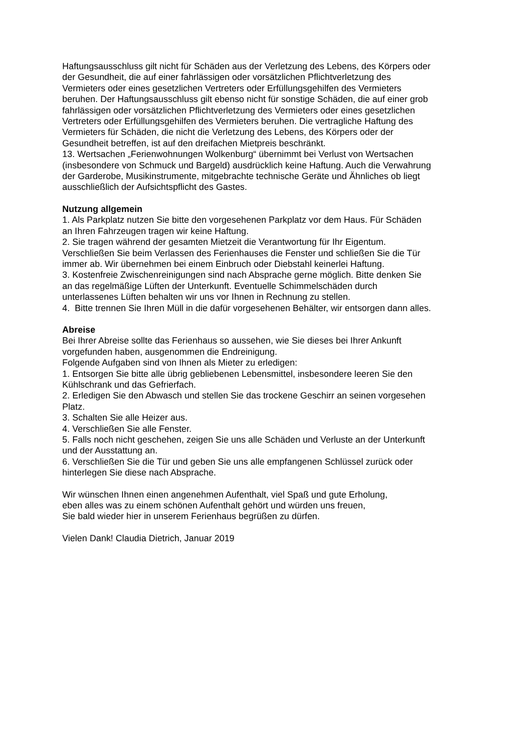Haftungsausschluss gilt nicht für Schäden aus der Verletzung des Lebens, des Körpers oder
der Gesundheit, die auf einer fahrlässigen oder vorsätzlichen Pflichtverletzung des
Vermieters oder eines gesetzlichen Vertreters oder Erfüllungsgehilfen des Vermieters
beruhen. Der Haftungsausschluss gilt ebenso nicht für sonstige Schäden, die auf einer grob
fahrlässigen oder vorsätzlichen Pflichtverletzung des Vermieters oder eines gesetzlichen
Vertreters oder Erfüllungsgehilfen des Vermieters beruhen. Die vertragliche Haftung des
Vermieters für Schäden, die nicht die Verletzung des Lebens, des Körpers oder der
Gesundheit betreffen, ist auf den dreifachen Mietpreis beschränkt.
13. Wertsachen „Ferienwohnungen Wolkenburg“ übernimmt bei Verlust von Wertsachen
(insbesondere von Schmuck und Bargeld) ausdrücklich keine Haftung. Auch die Verwahrung
der Garderobe, Musikinstrumente, mitgebrachte technische Geräte und Ähnliches ob liegt
ausschließlich der Aufsichtspflicht des Gastes.
Nutzung allgemein
1. Als Parkplatz nutzen Sie bitte den vorgesehenen Parkplatz vor dem Haus. Für Schäden
an Ihren Fahrzeugen tragen wir keine Haftung.
2. Sie tragen während der gesamten Mietzeit die Verantwortung für Ihr Eigentum.
Verschließen Sie beim Verlassen des Ferienhauses die Fenster und schließen Sie die Tür
immer ab. Wir übernehmen bei einem Einbruch oder Diebstahl keinerlei Haftung.
3. Kostenfreie Zwischenreinigungen sind nach Absprache gerne möglich. Bitte denken Sie
an das regelmäßige Lüften der Unterkunft. Eventuelle Schimmelschäden durch
unterlassenes Lüften behalten wir uns vor Ihnen in Rechnung zu stellen.
4. Bitte trennen Sie Ihren Müll in die dafür vorgesehenen Behälter, wir entsorgen dann alles.
Abreise
Bei Ihrer Abreise sollte das Ferienhaus so aussehen, wie Sie dieses bei Ihrer Ankunft
vorgefunden haben, ausgenommen die Endreinigung.
Folgende Aufgaben sind von Ihnen als Mieter zu erledigen:
1. Entsorgen Sie bitte alle übrig gebliebenen Lebensmittel, insbesondere leeren Sie den
Kühlschrank und das Gefrierfach.
2. Erledigen Sie den Abwasch und stellen Sie das trockene Geschirr an seinen vorgesehen
Platz.
3. Schalten Sie alle Heizer aus.
4. Verschließen Sie alle Fenster.
5. Falls noch nicht geschehen, zeigen Sie uns alle Schäden und Verluste an der Unterkunft
und der Ausstattung an.
6. Verschließen Sie die Tür und geben Sie uns alle empfangenen Schlüssel zurück oder
hinterlegen Sie diese nach Absprache.
Wir wünschen Ihnen einen angenehmen Aufenthalt, viel Spaß und gute Erholung,
eben alles was zu einem schönen Aufenthalt gehört und würden uns freuen,
Sie bald wieder hier in unserem Ferienhaus begrüßen zu dürfen.
Vielen Dank! Claudia Dietrich, Januar 2019